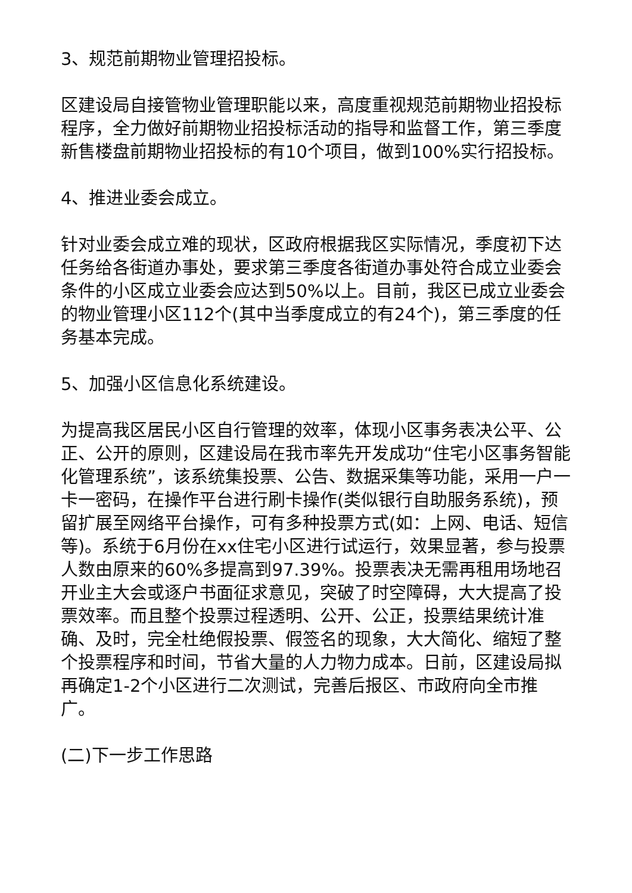3、规范前期物业管理招投标。
区建设局自接管物业管理职能以来，高度重视规范前期物业招投标程序，全力做好前期物业招投标活动的指导和监督工作，第三季度新售楼盘前期物业招投标的有10个项目，做到100%实行招投标。
4、推进业委会成立。
针对业委会成立难的现状，区政府根据我区实际情况，季度初下达任务给各街道办事处，要求第三季度各街道办事处符合成立业委会条件的小区成立业委会应达到50%以上。目前，我区已成立业委会的物业管理小区112个(其中当季度成立的有24个)，第三季度的任务基本完成。
5、加强小区信息化系统建设。
为提高我区居民小区自行管理的效率，体现小区事务表决公平、公正、公开的原则，区建设局在我市率先开发成功“住宅小区事务智能化管理系统”，该系统集投票、公告、数据采集等功能，采用一户一卡一密码，在操作平台进行刷卡操作(类似银行自助服务系统)，预留扩展至网络平台操作，可有多种投票方式(如：上网、电话、短信等)。系统于6月份在xx住宅小区进行试运行，效果显著，参与投票人数由原来的60%多提高到97.39%。投票表决无需再租用场地召开业主大会或逐户书面征求意见，突破了时空障碍，大大提高了投票效率。而且整个投票过程透明、公开、公正，投票结果统计准确、及时，完全杜绝假投票、假签名的现象，大大简化、缩短了整个投票程序和时间，节省大量的人力物力成本。日前，区建设局拟再确定1-2个小区进行二次测试，完善后报区、市政府向全市推广。
(二)下一步工作思路